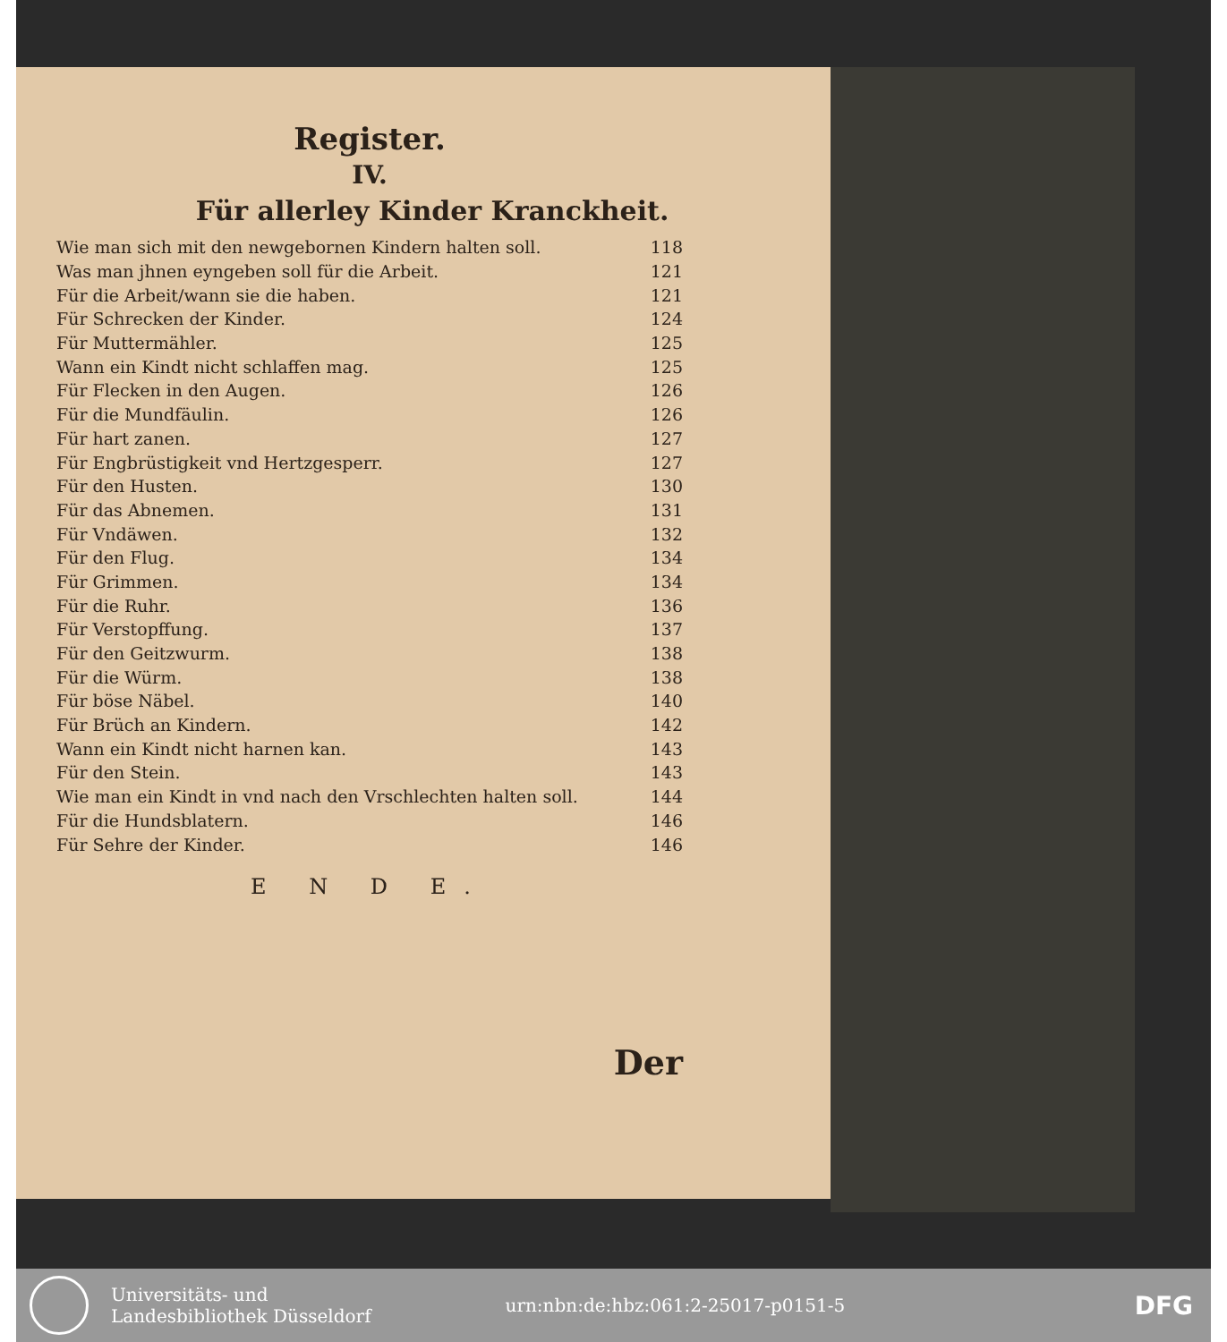Register.
IV.
Für allerley Kinder Kranckheit.
| Wie man sich mit den newgebornen Kindern halten soll. | 118 |
| Was man jhnen eyngeben soll für die Arbeit. | 121 |
| Für die Arbeit/wann sie die haben. | 121 |
| Für Schrecken der Kinder. | 124 |
| Für Muttermähler. | 125 |
| Wann ein Kindt nicht schlaffen mag. | 125 |
| Für Flecken in den Augen. | 126 |
| Für die Mundfäulin. | 126 |
| Für hart zanen. | 127 |
| Für Engbrüstigkeit vnd Hertzgesperr. | 127 |
| Für den Husten. | 130 |
| Für das Abnemen. | 131 |
| Für Vndäwen. | 132 |
| Für den Flug. | 134 |
| Für Grimmen. | 134 |
| Für die Ruhr. | 136 |
| Für Verstopffung. | 137 |
| Für den Geitzwurm. | 138 |
| Für die Würm. | 138 |
| Für böse Näbel. | 140 |
| Für Brüch an Kindern. | 142 |
| Wann ein Kindt nicht harnen kan. | 143 |
| Für den Stein. | 143 |
| Wie man ein Kindt in vnd nach den Vrschlechten halten soll. | 144 |
| Für die Hundsblatern. | 146 |
| Für Sehre der Kinder. | 146 |
E N D E.
Der
Universitäts- und
Landesbibliothek Düsseldorf
urn:nbn:de:hbz:061:2-25017-p0151-5
DFG